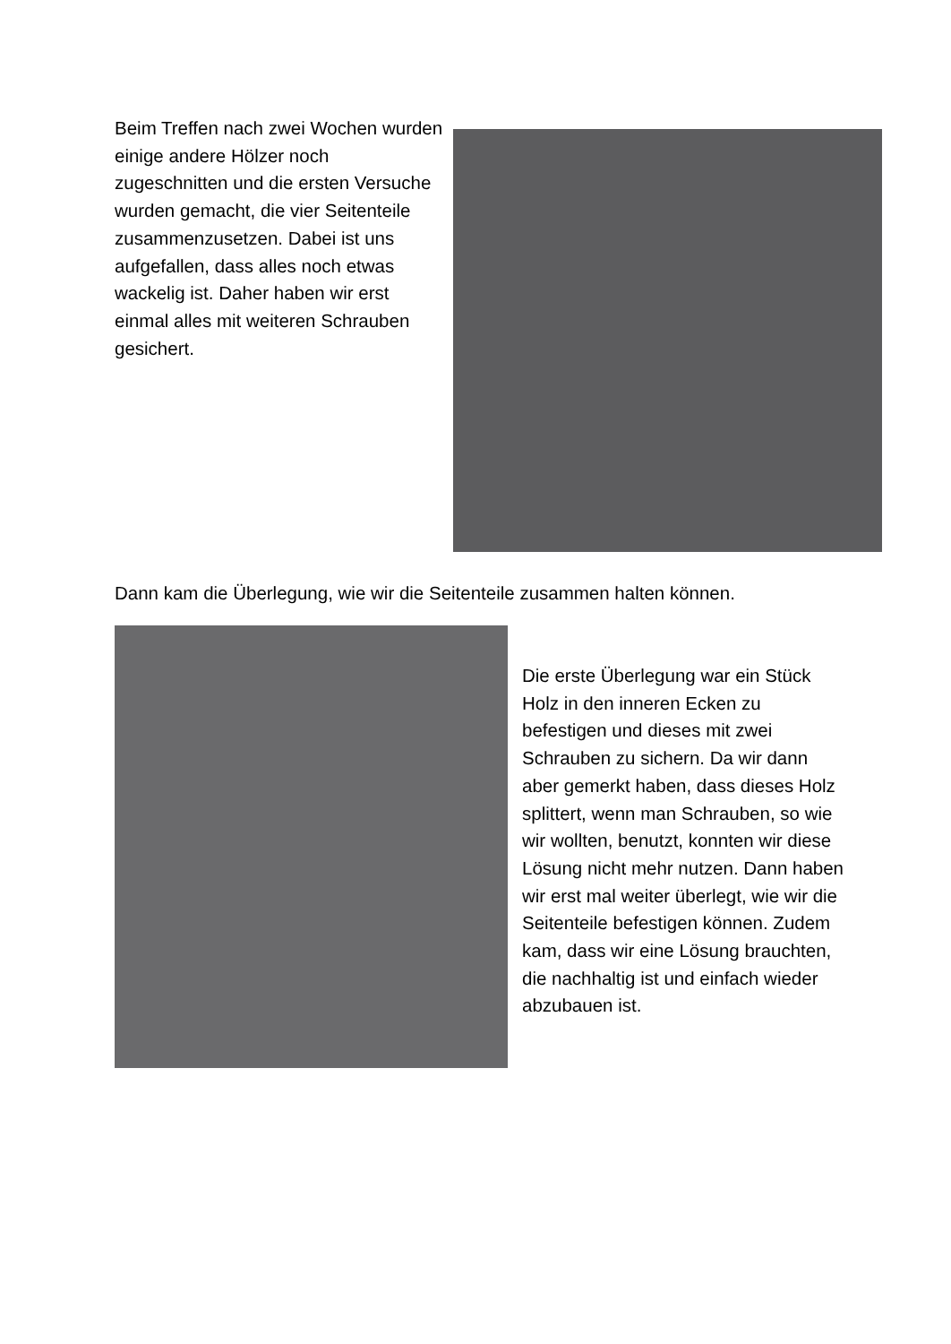Beim Treffen nach zwei Wochen wurden einige andere Hölzer noch zugeschnitten und die ersten Versuche wurden gemacht, die vier Seitenteile zusammenzusetzen. Dabei ist uns aufgefallen, dass alles noch etwas wackelig ist. Daher haben wir erst einmal alles mit weiteren Schrauben gesichert.
Dann kam die Überlegung, wie wir die Seitenteile zusammen halten können.
Die erste Überlegung war ein Stück Holz in den inneren Ecken zu befestigen und dieses mit zwei Schrauben zu sichern. Da wir dann aber gemerkt haben, dass dieses Holz splittert, wenn man Schrauben, so wie wir wollten, benutzt, konnten wir diese Lösung nicht mehr nutzen. Dann haben wir erst mal weiter überlegt, wie wir die Seitenteile befestigen können. Zudem kam, dass wir eine Lösung brauchten, die nachhaltig ist und einfach wieder abzubauen ist.